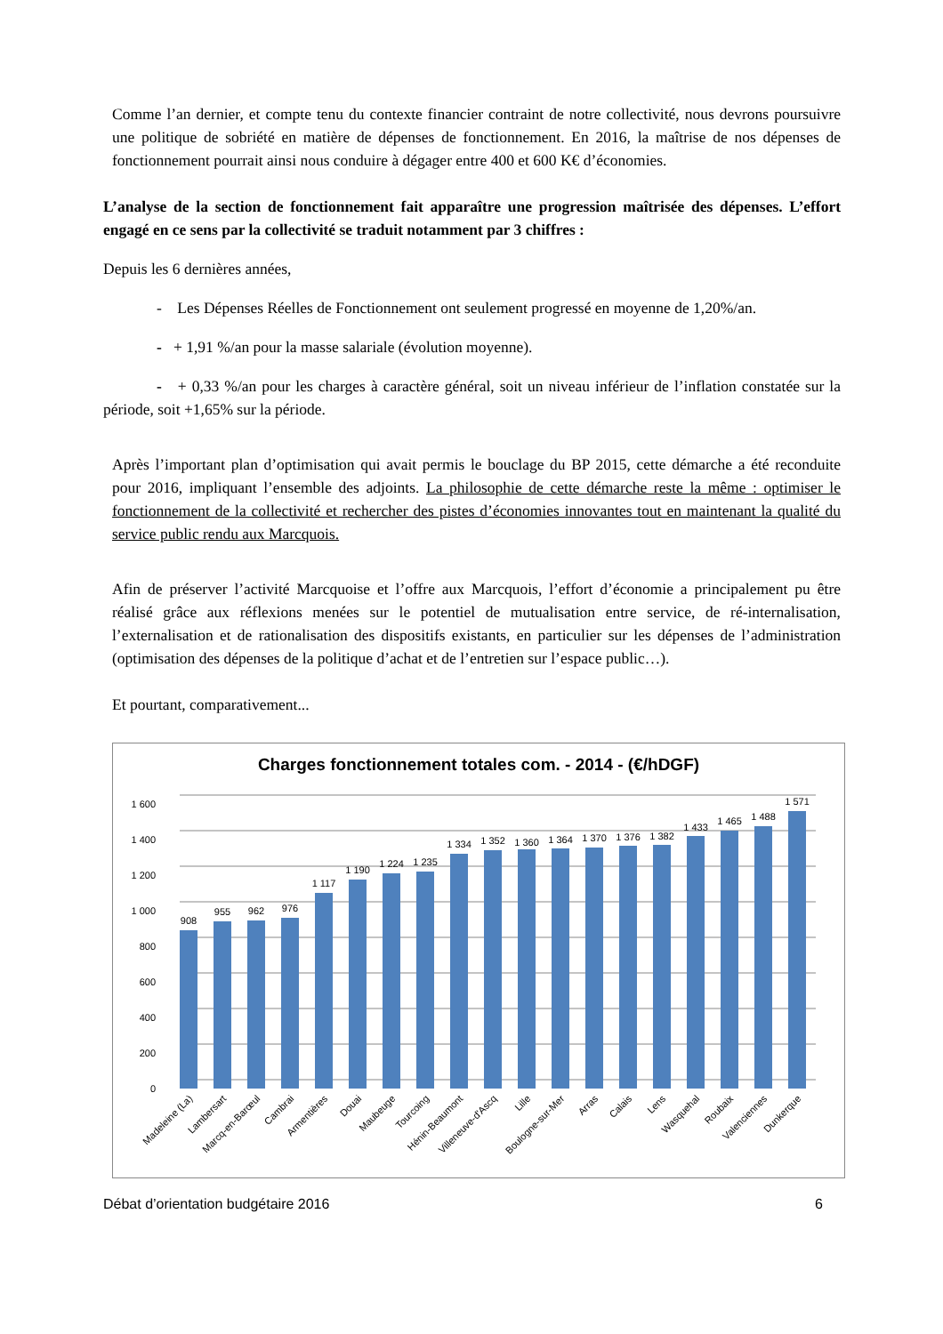Comme l’an dernier, et compte tenu du contexte financier contraint de notre collectivité, nous devrons poursuivre une politique de sobriété en matière de dépenses de fonctionnement. En 2016, la maîtrise de nos dépenses de fonctionnement pourrait ainsi nous conduire à dégager entre 400 et 600 K€ d’économies.
L’analyse de la section de fonctionnement fait apparaître une progression maîtrisée des dépenses. L’effort engagé en ce sens par la collectivité se traduit notamment par 3 chiffres :
Depuis les 6 dernières années,
- Les Dépenses Réelles de Fonctionnement ont seulement progressé en moyenne de 1,20%/an.
- + 1,91 %/an pour la masse salariale (évolution moyenne).
- + 0,33 %/an pour les charges à caractère général, soit un niveau inférieur de l’inflation constatée sur la période, soit +1,65% sur la période.
Après l’important plan d’optimisation qui avait permis le bouclage du BP 2015, cette démarche a été reconduite pour 2016, impliquant l’ensemble des adjoints. La philosophie de cette démarche reste la même : optimiser le fonctionnement de la collectivité et rechercher des pistes d’économies innovantes tout en maintenant la qualité du service public rendu aux Marcquois.
Afin de préserver l’activité Marcquoise et l’offre aux Marcquois, l’effort d’économie a principalement pu être réalisé grâce aux réflexions menées sur le potentiel de mutualisation entre service, de ré-internalisation, l’externalisation et de rationalisation des dispositifs existants, en particulier sur les dépenses de l’administration (optimisation des dépenses de la politique d’achat et de l’entretien sur l’espace public…).
Et pourtant, comparativement...
Charges fonctionnement totales com. - 2014 - (€/hDGF)
1 600
1 400
1 200
1 000
800
600
400
200
0
908
955
962
976
1 117
1 190
1 224
1 235
1 334
1 352
1 360
1 364
1 370
1 376
1 382
1 433
1 465
1 488
1 571
Madeleine (La)
Lambersart
Marcq-en-Barœul
Cambrai
Armentières
Douai
Maubeuge
Tourcoing
Hénin-Beaumont
Villeneuve-d'Ascq
Lille
Boulogne-sur-Mer
Arras
Calais
Lens
Wasquehal
Roubaix
Valenciennes
Dunkerque
Débat d’orientation budgétaire 2016 6